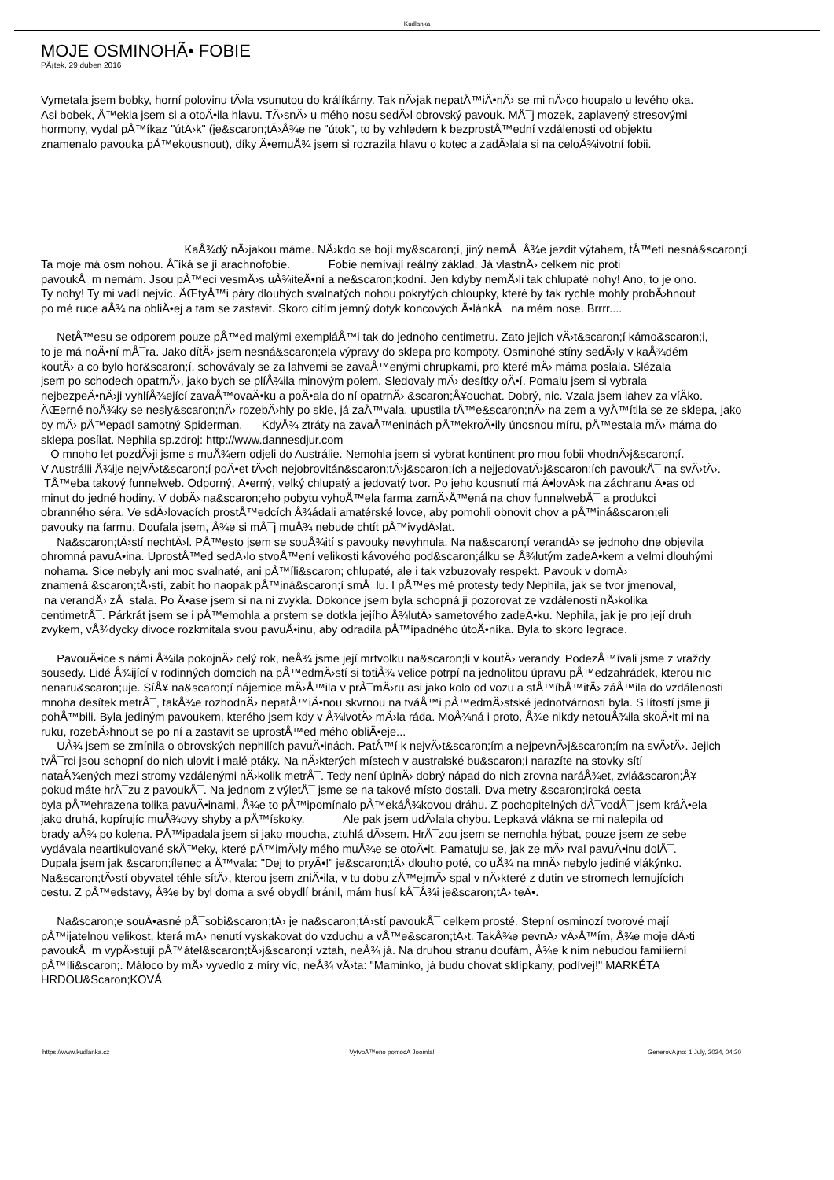Kudlanka
MOJE OSMINOHÃ• FOBIE
PÃ¡tek, 29 duben 2016
Vymetala jsem bobky, horní polovinu tÄ›la vsunutou do králíkárny. Tak nÄ›jak nepatÅ™iÄ•nÄ› se mi nÄ›co houpalo u levého oka.
Asi bobek, Å™ekla jsem si a otoÄ•ila hlavu. TÄ›snÄ› u mého nosu sedÄ›l obrovský pavouk. MÅ¯j mozek, zaplavený stresovými
hormony, vydal pÅ™íkaz "útÄ›k" (je&scaron;tÄ›Å¾e ne "útok", to by vzhledem k bezprostÅ™ední vzdálenosti od objektu
znamenalo pavouka pÅ™ekousnout), díky Ä•emuÅ¾ jsem si rozrazila hlavu o kotec a zadÄ›lala si na celoÅ¾ivotní fobii.
KaÅ¾dý nÄ›jakou máme. NÄ›kdo se bojí my&scaron;í, jiný nemÅ¯Å¾e jezdit výtahem, tÅ™etí nesná&scaron;í
Ta moje má osm nohou. Å˜íká se jí arachnofobie. Fobie nemívají reálný základ. Já vlastnÄ› celkem nic proti
pavoukÅ¯m nemám. Jsou pÅ™eci vesmÄ›s uÅ¾iteÄ•ní a ne&scaron;kodní. Jen kdyby nemÄ›li tak chlupaté nohy! Ano, to je ono.
Ty nohy! Ty mi vadí nejvíc. ÄŒtyÅ™i páry dlouhých svalnatých nohou pokrytých chloupky, které by tak rychle mohly probÄ›hnout
po mé ruce aÅ¾ na obliÄ•ej a tam se zastavit. Skoro cítím jemný dotyk koncových Ä•lánkÅ¯ na mém nose. Brrrr....
NetÅ™esu se odporem pouze pÅ™ed malými exempláÅ™i tak do jednoho centimetru. Zato jejich vÄ›t&scaron;í kámo&scaron;i,
to je má noÄ•ní mÅ¯ra. Jako dítÄ› jsem nesná&scaron;ela výpravy do sklepa pro kompoty. Osminohé stíny sedÄ›ly v kaÅ¾dém
koutÄ› a co bylo hor&scaron;í, schovávaly se za lahvemi se zavaÅ™enými chrupkami, pro které mÄ› máma poslala. Slézala
jsem po schodech opatrnÄ›, jako bych se plíÅ¾ila minovým polem. Sledovaly mÄ› desítky oÄ•í. Pomalu jsem si vybrala
nejbezpeÄ•nÄ›ji vyhlíÅ¾ející zavaÅ™ovaÄ•ku a poÄ•ala do ní opatrnÄ› &scaron;Å¥ouchat. Dobrý, nic. Vzala jsem lahev za víÄko.
ÄŒerné noÅ¾ky se nesly&scaron;nÄ› rozebÄ›hly po skle, já zaÅ™vala, upustila tÅ™e&scaron;nÄ› na zem a vyÅ™ítila se ze sklepa, jako
by mÄ› pÅ™epadl samotný Spiderman. KdyÅ¾ ztráty na zavaÅ™eninách pÅ™ekroÄ•ily únosnou míru, pÅ™estala mÄ› máma do
sklepa posílat. Nephila sp.zdroj: http://www.dannesdjur.com
O mnoho let pozdÄ›ji jsme s muÅ¾em odjeli do Austrálie. Nemohla jsem si vybrat kontinent pro mou fobii vhodnÄ›j&scaron;í.
V Austrálii Å¾ije nejvÄ›t&scaron;í poÄ•et tÄ›ch nejobrovitán&scaron;tÄ›j&scaron;ích a nejjedovatÄ›j&scaron;ích pavoukÅ¯ na svÄ›tÄ›.
TÅ™eba takový funnelweb. Odporný, Ä•erný, velký chlupatý a jedovatý tvor. Po jeho kousnutí má Ä•lovÄ›k na záchranu Ä•as od
minut do jedné hodiny. V dobÄ› na&scaron;eho pobytu vyhoÅ™ela farma zamÄ›Å™ená na chov funnelwebÅ¯ a produkci
obranného séra. Ve sdÄ›lovacích prostÅ™edcích Å¾ádali amatérské lovce, aby pomohli obnovit chov a pÅ™iná&scaron;eli
pavouky na farmu. Doufala jsem, Å¾e si mÅ¯j muÅ¾ nebude chtít pÅ™ivydÄ›lat.
Na&scaron;tÄ›stí nechtÄ›l. PÅ™esto jsem se souÅ¾ití s pavouky nevyhnula. Na na&scaron;í verandÄ› se jednoho dne objevila
ohromná pavuÄ•ina. UprostÅ™ed sedÄ›lo stvoÅ™ení velikosti kávového pod&scaron;álku se Å¾lutým zadeÄ•kem a velmi dlouhými
nohama. Sice nebyly ani moc svalnaté, ani pÅ™íli&scaron; chlupaté, ale i tak vzbuzovaly respekt. Pavouk v domÄ›
znamená &scaron;tÄ›stí, zabít ho naopak pÅ™iná&scaron;í smÅ¯lu. I pÅ™es mé protesty tedy Nephila, jak se tvor jmenoval,
na verandÄ› zÅ¯stala. Po Ä•ase jsem si na ni zvykla. Dokonce jsem byla schopná ji pozorovat ze vzdálenosti nÄ›kolika
centimetrÅ¯. Párkrát jsem se i pÅ™emohla a prstem se dotkla jejího Å¾lutÄ› sametového zadeÄ•ku. Nephila, jak je pro její druh
zvykem, vÅ¾dycky divoce rozkmitala svou pavuÄ•inu, aby odradila pÅ™ípadného útoÄ•níka. Byla to skoro legrace.
PavouÄ•ice s námi Å¾ila pokojnÄ› celý rok, neÅ¾ jsme její mrtvolku na&scaron;li v koutÄ› verandy. PodezÅ™ívali jsme z vraždy
sousedy. Lidé Å¾ijící v rodinných domcích na pÅ™edmÄ›stí si totiÅ¾ velice potrpí na jednolitou úpravu pÅ™edzahrádek, kterou nic
nenaru&scaron;uje. SíÅ¥ na&scaron;í nájemice mÄ›Å™ila v prÅ¯mÄ›ru asi jako kolo od vozu a stÅ™íbÅ™itÄ› záÅ™ila do vzdálenosti
mnoha desítek metrÅ¯, takÅ¾e rozhodnÄ› nepatÅ™iÄ•nou skvrnou na tváÅ™i pÅ™edmÄ›stské jednotvárnosti byla. S lítostí jsme ji
pohÅ™bili. Byla jediným pavoukem, kterého jsem kdy v Å¾ivotÄ› mÄ›la ráda. MoÅ¾ná i proto, Å¾e nikdy netouÅ¾ila skoÄ•it mi na
ruku, rozebÄ›hnout se po ní a zastavit se uprostÅ™ed mého obliÄ•eje...
UÅ¾ jsem se zmínila o obrovských nephilích pavuÄ•inách. PatÅ™í k nejvÄ›t&scaron;ím a nejpevnÄ›j&scaron;ím na svÄ›tÄ›. Jejich
tvÅ¯rci jsou schopní do nich ulovit i malé ptáky. Na nÄ›kterých místech v australské bu&scaron;i narazíte na stovky sítí
nataÅ¾ených mezi stromy vzdálenými nÄ›kolik metrÅ¯. Tedy není úplnÄ› dobrý nápad do nich zrovna naráÅ¾et, zvlá&scaron;Å¥
pokud máte hrÅ¯zu z pavoukÅ¯. Na jednom z výletÅ¯ jsme se na takové místo dostali. Dva metry &scaron;iroká cesta
byla pÅ™ehrazena tolika pavuÄ•inami, Å¾e to pÅ™ipomínalo pÅ™ekáÅ¾kovou dráhu. Z pochopitelných dÅ¯vodÅ¯ jsem kráÄ•ela
jako druhá, kopírujíc muÅ¾ovy shyby a pÅ™ískoky. Ale pak jsem udÄ›lala chybu. Lepkavá vlákna se mi nalepila od
brady aÅ¾ po kolena. PÅ™ipadala jsem si jako moucha, ztuhlá dÄ›sem. HrÅ¯zou jsem se nemohla hýbat, pouze jsem ze sebe
vydávala neartikulované skÅ™eky, které pÅ™imÄ›ly mého muÅ¾e se otoÄ•it. Pamatuju se, jak ze mÄ› rval pavuÄ•inu dolÅ¯.
Dupala jsem jak &scaron;ílenec a Å™vala: "Dej to pryÄ•!" je&scaron;tÄ› dlouho poté, co uÅ¾ na mnÄ› nebylo jediné vlákýnko.
Na&scaron;tÄ›stí obyvatel téhle sítÄ›, kterou jsem zniÄ•ila, v tu dobu zÅ™ejmÄ› spal v nÄ›které z dutin ve stromech lemujících
cestu. Z pÅ™edstavy, Å¾e by byl doma a své obydlí bránil, mám husí kÅ¯Å¾i je&scaron;tÄ› teÄ•.
Na&scaron;e souÄ•asné pÅ¯sobi&scaron;tÄ› je na&scaron;tÄ›stí pavoukÅ¯ celkem prosté. Stepní osminozí tvorové mají
pÅ™ijatelnou velikost, která mÄ› nenutí vyskakovat do vzduchu a vÅ™e&scaron;tÄ›t. TakÅ¾e pevnÄ› vÄ›Å™ím, Å¾e moje dÄ›ti
pavoukÅ¯m vypÄ›stují pÅ™átel&scaron;tÄ›j&scaron;í vztah, neÅ¾ já. Na druhou stranu doufám, Å¾e k nim nebudou familierní
pÅ™íli&scaron;. Máloco by mÄ› vyvedlo z míry víc, neÅ¾ vÄ›ta: "Maminko, já budu chovat sklípkany, podívej!" MARKÉTA
HRDOU&Scaron;KOVÁ
https://www.kudlanka.cz VytvoÅ™eno pomocÃ­ Joomla! GenerovÃ¡no: 1 July, 2024, 04:20